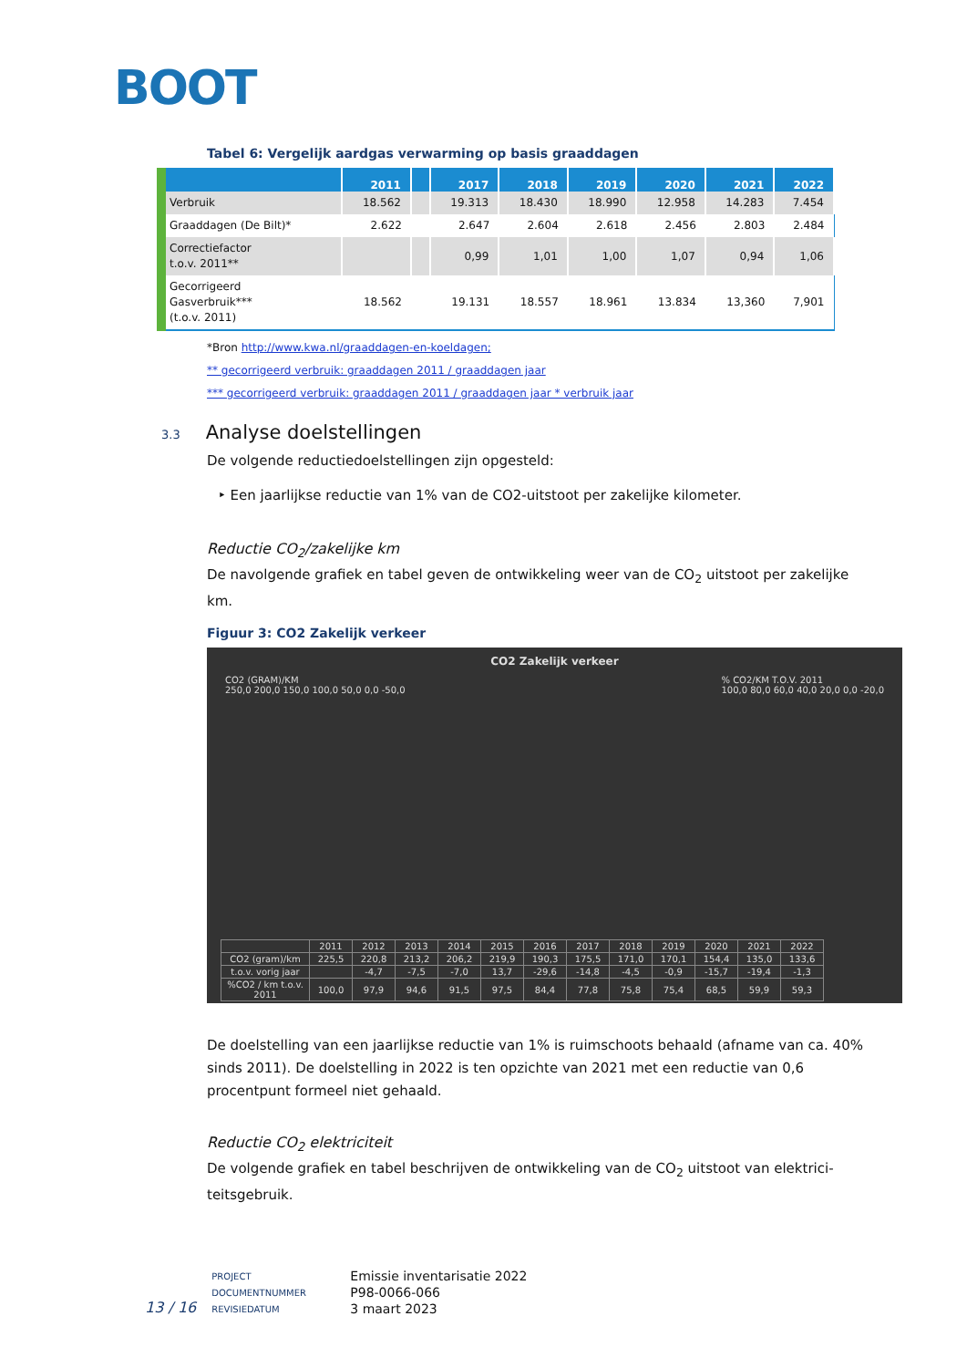BOOT
Tabel 6: Vergelijk aardgas verwarming op basis graaddagen
| | 2011 | | 2017 | 2018 | 2019 | 2020 | 2021 | 2022 |
| --- | --- | --- | --- | --- | --- | --- | --- | --- |
| Verbruik | 18.562 | | 19.313 | 18.430 | 18.990 | 12.958 | 14.283 | 7.454 |
| Graaddagen (De Bilt)* | 2.622 | | 2.647 | 2.604 | 2.618 | 2.456 | 2.803 | 2.484 |
| Correctiefactor t.o.v. 2011** | | | 0,99 | 1,01 | 1,00 | 1,07 | 0,94 | 1,06 |
| Gecorrigeerd Gasverbruik*** (t.o.v. 2011) | 18.562 | | 19.131 | 18.557 | 18.961 | 13.834 | 13,360 | 7,901 |
*Bron http://www.kwa.nl/graaddagen-en-koeldagen;
** gecorrigeerd verbruik: graaddagen 2011 / graaddagen jaar
*** gecorrigeerd verbruik: graaddagen 2011 / graaddagen jaar * verbruik jaar
3.3 Analyse doelstellingen
De volgende reductiedoelstellingen zijn opgesteld:
‣ Een jaarlijkse reductie van 1% van de CO2-uitstoot per zakelijke kilometer.
Reductie CO<sub>2</sub>/zakelijke km
De navolgende grafiek en tabel geven de ontwikkeling weer van de CO<sub>2</sub> uitstoot per zakelijke km.
Figuur 3: CO2 Zakelijk verkeer
CO2 Zakelijk verkeer
CO2 (GRAM)/KM
250,0 200,0 150,0 100,0 50,0 0,0 -50,0% CO2/KM T.O.V. 2011
100,0 80,0 60,0 40,0 20,0 0,0 -20,0
| | 2011 | 2012 | 2013 | 2014 | 2015 | 2016 | 2017 | 2018 | 2019 | 2020 | 2021 | 2022 |
| CO2 (gram)/km | 225,5 | 220,8 | 213,2 | 206,2 | 219,9 | 190,3 | 175,5 | 171,0 | 170,1 | 154,4 | 135,0 | 133,6 |
| t.o.v. vorig jaar | | -4,7 | -7,5 | -7,0 | 13,7 | -29,6 | -14,8 | -4,5 | -0,9 | -15,7 | -19,4 | -1,3 |
| %CO2 / km t.o.v. 2011 | 100,0 | 97,9 | 94,6 | 91,5 | 97,5 | 84,4 | 77,8 | 75,8 | 75,4 | 68,5 | 59,9 | 59,3 |
De doelstelling van een jaarlijkse reductie van 1% is ruimschoots behaald (afname van ca. 40% sinds 2011). De doelstelling in 2022 is ten opzichte van 2021 met een reductie van 0,6 procentpunt formeel niet gehaald.
Reductie CO<sub>2</sub> elektriciteit
De volgende grafiek en tabel beschrijven de ontwikkeling van de CO<sub>2</sub> uitstoot van elektrici-teitsgebruik.
| 13 / 16 | PROJECT | Emissie inventarisatie 2022 |
| | DOCUMENTNUMMER | P98-0066-066 |
| | REVISIEDATUM | 3 maart 2023 |